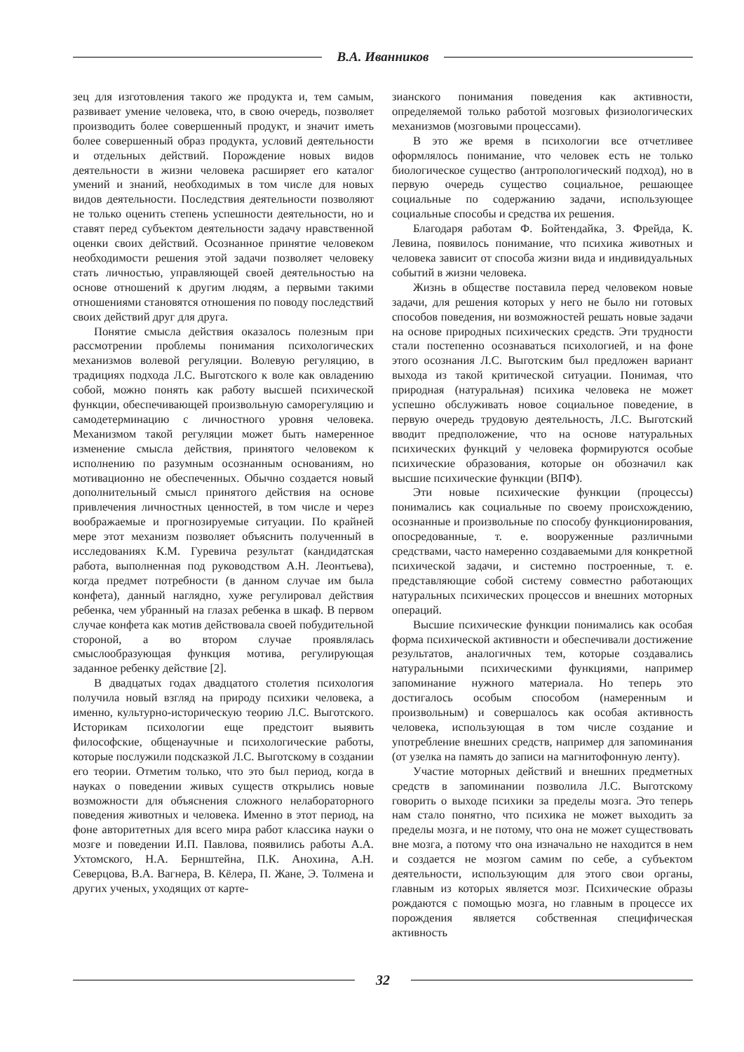В.А. Иванников
зец для изготовления такого же продукта и, тем самым, развивает умение человека, что, в свою очередь, позволяет производить более совершенный продукт, и значит иметь более совершенный образ продукта, условий деятельности и отдельных действий. Порождение новых видов деятельности в жизни человека расширяет его каталог умений и знаний, необходимых в том числе для новых видов деятельности. Последствия деятельности позволяют не только оценить степень успешности деятельности, но и ставят перед субъектом деятельности задачу нравственной оценки своих действий. Осознанное принятие человеком необходимости решения этой задачи позволяет человеку стать личностью, управляющей своей деятельностью на основе отношений к другим людям, а первыми такими отношениями становятся отношения по поводу последствий своих действий друг для друга.
Понятие смысла действия оказалось полезным при рассмотрении проблемы понимания психологических механизмов волевой регуляции. Волевую регуляцию, в традициях подхода Л.С. Выготского к воле как овладению собой, можно понять как работу высшей психической функции, обеспечивающей произвольную саморегуляцию и самодетерминацию с личностного уровня человека. Механизмом такой регуляции может быть намеренное изменение смысла действия, принятого человеком к исполнению по разумным осознанным основаниям, но мотивационно не обеспеченных. Обычно создается новый дополнительный смысл принятого действия на основе привлечения личностных ценностей, в том числе и через воображаемые и прогнозируемые ситуации. По крайней мере этот механизм позволяет объяснить полученный в исследованиях К.М. Гуревича результат (кандидатская работа, выполненная под руководством А.Н. Леонтьева), когда предмет потребности (в данном случае им была конфета), данный наглядно, хуже регулировал действия ребенка, чем убранный на глазах ребенка в шкаф. В первом случае конфета как мотив действовала своей побудительной стороной, а во втором случае проявлялась смыслообразующая функция мотива, регулирующая заданное ребенку действие [2].
В двадцатых годах двадцатого столетия психология получила новый взгляд на природу психики человека, а именно, культурно-историческую теорию Л.С. Выготского. Историкам психологии еще предстоит выявить философские, общенаучные и психологические работы, которые послужили подсказкой Л.С. Выготскому в создании его теории. Отметим только, что это был период, когда в науках о поведении живых существ открылись новые возможности для объяснения сложного нелабораторного поведения животных и человека. Именно в этот период, на фоне авторитетных для всего мира работ классика науки о мозге и поведении И.П. Павлова, появились работы А.А. Ухтомского, Н.А. Бернштейна, П.К. Анохина, А.Н. Северцова, В.А. Вагнера, В. Кёлера, П. Жане, Э. Толмена и других ученых, уходящих от карте-
зианского понимания поведения как активности, определяемой только работой мозговых физиологических механизмов (мозговыми процессами).
В это же время в психологии все отчетливее оформлялось понимание, что человек есть не только биологическое существо (антропологический подход), но в первую очередь существо социальное, решающее социальные по содержанию задачи, использующее социальные способы и средства их решения.
Благодаря работам Ф. Бойтендайка, З. Фрейда, К. Левина, появилось понимание, что психика животных и человека зависит от способа жизни вида и индивидуальных событий в жизни человека.
Жизнь в обществе поставила перед человеком новые задачи, для решения которых у него не было ни готовых способов поведения, ни возможностей решать новые задачи на основе природных психических средств. Эти трудности стали постепенно осознаваться психологией, и на фоне этого осознания Л.С. Выготским был предложен вариант выхода из такой критической ситуации. Понимая, что природная (натуральная) психика человека не может успешно обслуживать новое социальное поведение, в первую очередь трудовую деятельность, Л.С. Выготский вводит предположение, что на основе натуральных психических функций у человека формируются особые психические образования, которые он обозначил как высшие психические функции (ВПФ).
Эти новые психические функции (процессы) понимались как социальные по своему происхождению, осознанные и произвольные по способу функционирования, опосредованные, т. е. вооруженные различными средствами, часто намеренно создаваемыми для конкретной психической задачи, и системно построенные, т. е. представляющие собой систему совместно работающих натуральных психических процессов и внешних моторных операций.
Высшие психические функции понимались как особая форма психической активности и обеспечивали достижение результатов, аналогичных тем, которые создавались натуральными психическими функциями, например запоминание нужного материала. Но теперь это достигалось особым способом (намеренным и произвольным) и совершалось как особая активность человека, использующая в том числе создание и употребление внешних средств, например для запоминания (от узелка на память до записи на магнитофонную ленту).
Участие моторных действий и внешних предметных средств в запоминании позволила Л.С. Выготскому говорить о выходе психики за пределы мозга. Это теперь нам стало понятно, что психика не может выходить за пределы мозга, и не потому, что она не может существовать вне мозга, а потому что она изначально не находится в нем и создается не мозгом самим по себе, а субъектом деятельности, использующим для этого свои органы, главным из которых является мозг. Психические образы рождаются с помощью мозга, но главным в процессе их порождения является собственная специфическая активность
32